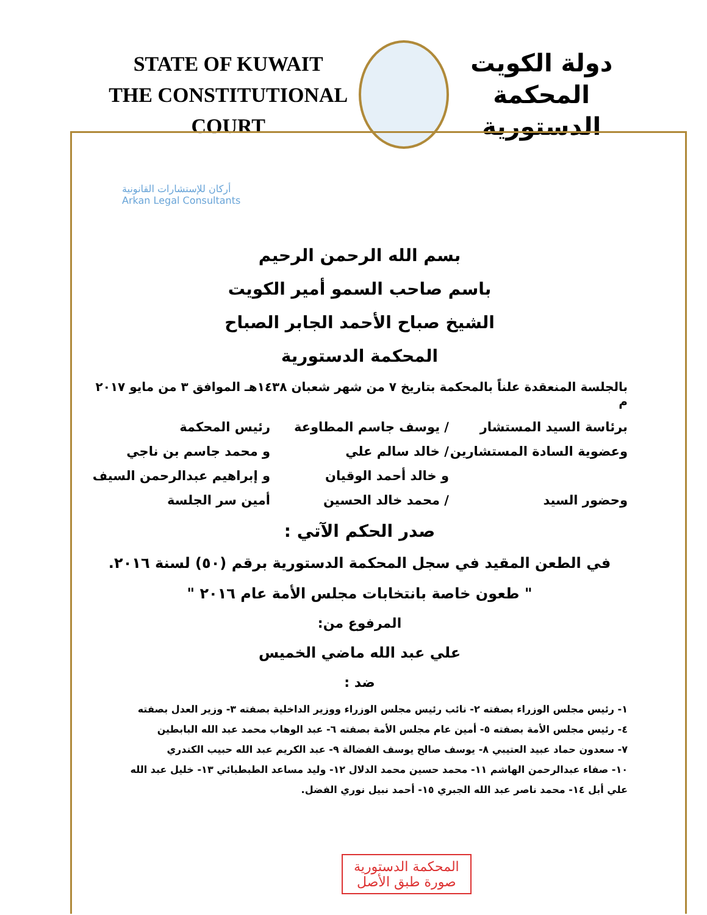STATE OF KUWAIT
THE CONSTITUTIONAL COURT
دولة الكويت
المحكمة الدستورية
بسم الله الرحمن الرحيم
باسم صاحب السمو أمير الكويت
الشيخ صباح الأحمد الجابر الصباح
المحكمة الدستورية
بالجلسة المنعقدة علناً بالمحكمة بتاريخ ٧ من شهر شعبان ١٤٣٨هـ الموافق ٣ من مايو ٢٠١٧ م
برئاسة السيد المستشار / يوسف جاسم المطاوعة رئيس المحكمة
وعضوية السادة المستشارين / خالد سالم علي و محمد جاسم بن ناجي
و خالد أحمد الوقيان و إبراهيم عبدالرحمن السيف
وحضور السيد / محمد خالد الحسين أمين سر الجلسة
صدر الحكم الآتي :
في الطعن المقيد في سجل المحكمة الدستورية برقم (٥٠) لسنة ٢٠١٦.
" طعون خاصة بانتخابات مجلس الأمة عام ٢٠١٦ "
المرفوع من:
علي عبد الله ماضي الخميس
ضد :
١- رئيس مجلس الوزراء بصفته ٢- نائب رئيس مجلس الوزراء ووزير الداخلية بصفته ٣- وزير العدل بصفته
٤- رئيس مجلس الأمة بصفته ٥- أمين عام مجلس الأمة بصفته ٦- عبد الوهاب محمد عبد الله البابطين
٧- سعدون حماد عبيد العتيبي ٨- يوسف صالح يوسف الفضالة ٩- عبد الكريم عبد الله حبيب الكندري
١٠- صفاء عبدالرحمن الهاشم ١١- محمد حسين محمد الدلال ١٢- وليد مساعد الطبطبائي ١٣- خليل عبد الله
علي أبل ١٤- محمد ناصر عبد الله الجبري ١٥- أحمد نبيل نوري الفضل.
أركان للإستشارات القانونية
Arkan Legal Consultants
المحكمة الدستورية
صورة طبق الأصل